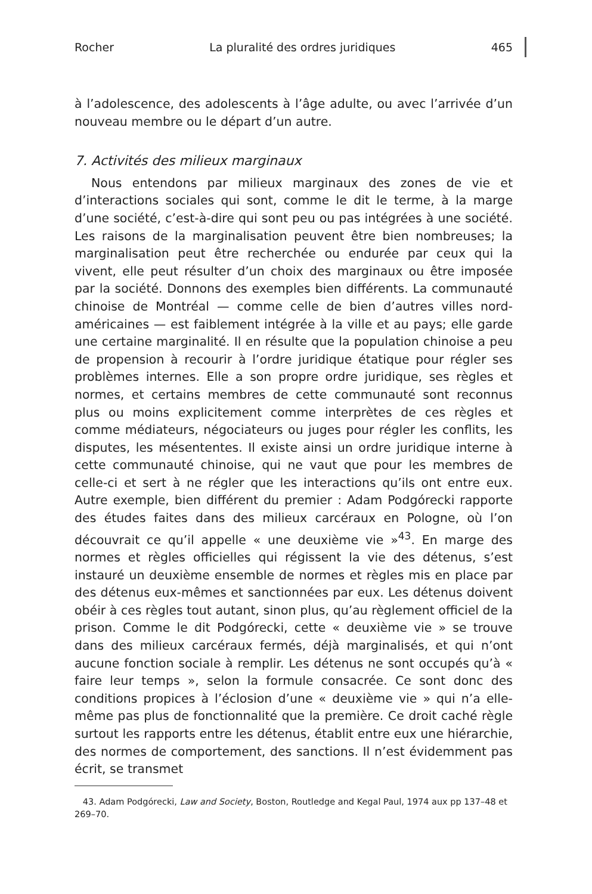Rocher La pluralité des ordres juridiques 465
à l’adolescence, des adolescents à l’âge adulte, ou avec l’arrivée d’un nouveau membre ou le départ d’un autre.
7. Activités des milieux marginaux
Nous entendons par milieux marginaux des zones de vie et d’interactions sociales qui sont, comme le dit le terme, à la marge d’une société, c’est-à-dire qui sont peu ou pas intégrées à une société. Les raisons de la marginalisation peuvent être bien nombreuses; la marginalisation peut être recherchée ou endurée par ceux qui la vivent, elle peut résulter d’un choix des marginaux ou être imposée par la société. Donnons des exemples bien différents. La communauté chinoise de Montréal — comme celle de bien d’autres villes nord-américaines — est faiblement intégrée à la ville et au pays; elle garde une certaine marginalité. Il en résulte que la population chinoise a peu de propension à recourir à l’ordre juridique étatique pour régler ses problèmes internes. Elle a son propre ordre juridique, ses règles et normes, et certains membres de cette communauté sont reconnus plus ou moins explicitement comme interprètes de ces règles et comme médiateurs, négociateurs ou juges pour régler les conflits, les disputes, les mésententes. Il existe ainsi un ordre juridique interne à cette communauté chinoise, qui ne vaut que pour les membres de celle-ci et sert à ne régler que les interactions qu’ils ont entre eux. Autre exemple, bien différent du premier : Adam Podgórecki rapporte des études faites dans des milieux carcéraux en Pologne, où l’on découvrait ce qu’il appelle « une deuxième vie »<sup>43</sup>. En marge des normes et règles officielles qui régissent la vie des détenus, s’est instauré un deuxième ensemble de normes et règles mis en place par des détenus eux-mêmes et sanctionnées par eux. Les détenus doivent obéir à ces règles tout autant, sinon plus, qu’au règlement officiel de la prison. Comme le dit Podgórecki, cette « deuxième vie » se trouve dans des milieux carcéraux fermés, déjà marginalisés, et qui n’ont aucune fonction sociale à remplir. Les détenus ne sont occupés qu’à « faire leur temps », selon la formule consacrée. Ce sont donc des conditions propices à l’éclosion d’une « deuxième vie » qui n’a elle-même pas plus de fonctionnalité que la première. Ce droit caché règle surtout les rapports entre les détenus, établit entre eux une hiérarchie, des normes de comportement, des sanctions. Il n’est évidemment pas écrit, se transmet
43. Adam Podgórecki, Law and Society, Boston, Routledge and Kegal Paul, 1974 aux pp 137–48 et 269–70.